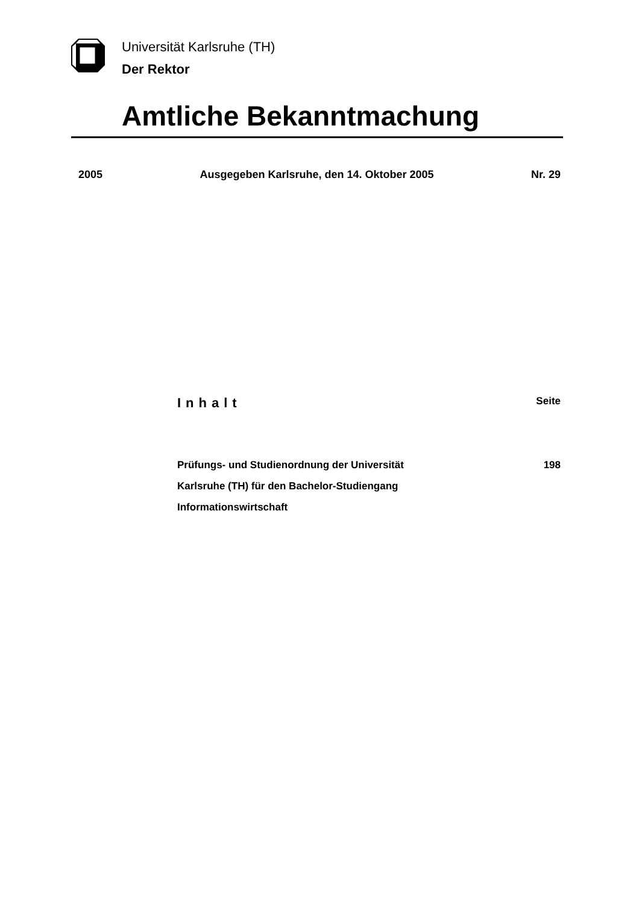Universität Karlsruhe (TH)
Der Rektor
Amtliche Bekanntmachung
2005 Ausgegeben Karlsruhe, den 14. Oktober 2005 Nr. 29
Inhalt Seite
Prüfungs- und Studienordnung der Universität
Karlsruhe (TH) für den Bachelor-Studiengang
Informationswirtschaft 198